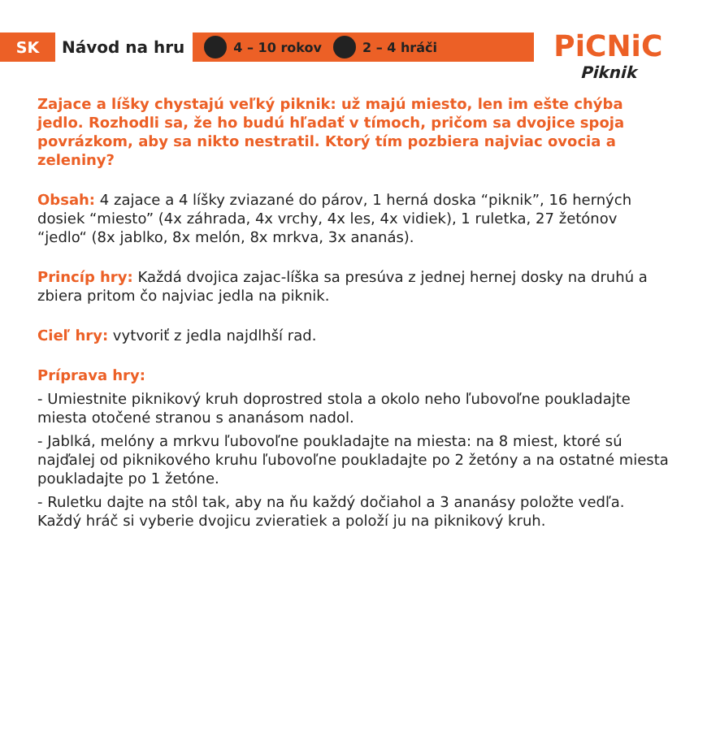SK
Návod na hru
4 – 10 rokov 2 – 4 hráči
PiCNiC
Piknik
Zajace a líšky chystajú veľký piknik: už majú miesto, len im ešte chýba jedlo. Rozhodli sa, že ho budú hľadať v tímoch, pričom sa dvojice spoja povrázkom, aby sa nikto nestratil. Ktorý tím pozbiera najviac ovocia a zeleniny?
Obsah: 4 zajace a 4 líšky zviazané do párov, 1 herná doska “piknik”, 16 herných dosiek “miesto” (4x záhrada, 4x vrchy, 4x les, 4x vidiek), 1 ruletka, 27 žetónov “jedlo“ (8x jablko, 8x melón, 8x mrkva, 3x ananás).
Princíp hry: Každá dvojica zajac-líška sa presúva z jednej hernej dosky na druhú a zbiera pritom čo najviac jedla na piknik.
Cieľ hry: vytvoriť z jedla najdlhší rad.
Príprava hry:
- Umiestnite piknikový kruh doprostred stola a okolo neho ľubovoľne poukladajte miesta otočené stranou s ananásom nadol.
- Jablká, melóny a mrkvu ľubovoľne poukladajte na miesta: na 8 miest, ktoré sú najďalej od piknikového kruhu ľubovoľne poukladajte po 2 žetóny a na ostatné miesta poukladajte po 1 žetóne.
- Ruletku dajte na stôl tak, aby na ňu každý dočiahol a 3 ananásy položte vedľa.
Každý hráč si vyberie dvojicu zvieratiek a položí ju na piknikový kruh.